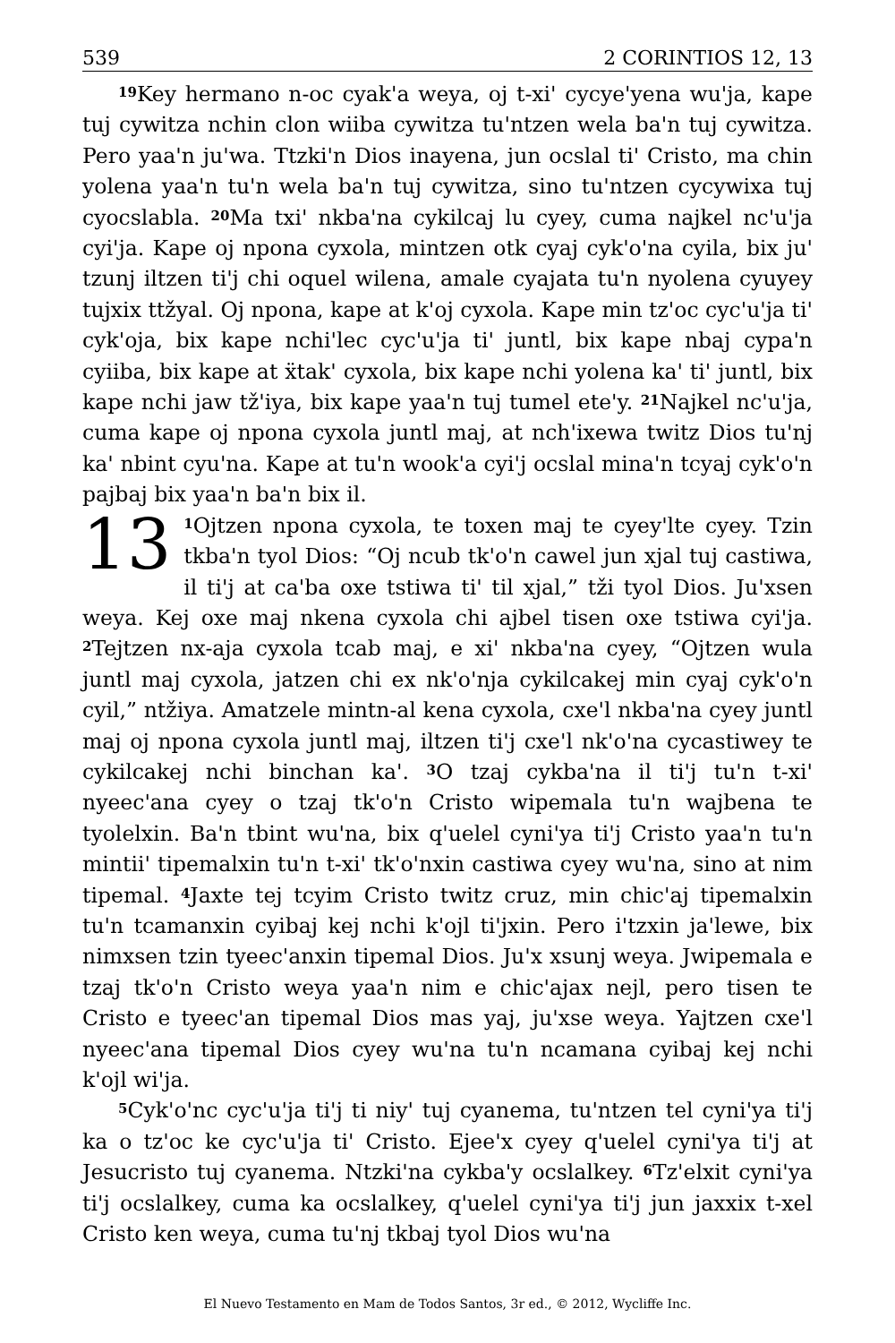539 2 CORINTIOS 12, 13
<sup>19</sup> Key hermano n-oc cyak'a weya, oj t-xi' cycye'yena wu'ja, kape tuj cywitza nchin clon wiiba cywitza tu'ntzen wela ba'n tuj cywitza. Pero yaa'n ju'wa. Ttzki'n Dios inayena, jun ocslal ti' Cristo, ma chin yolena yaa'n tu'n wela ba'n tuj cywitza, sino tu'ntzen cycywixa tuj cyocslabla. <sup>20</sup>Ma txi' nkba'na cykilcaj lu cyey, cuma najkel nc'u'ja cyi'ja. Kape oj npona cyxola, mintzen otk cyaj cyk'o'na cyila, bix ju' tzunj iltzen ti'j chi oquel wilena, amale cyajata tu'n nyolena cyuyey tujxix ttžyal. Oj npona, kape at k'oj cyxola. Kape min tz'oc cyc'u'ja ti' cyk'oja, bix kape nchi'lec cyc'u'ja ti' juntl, bix kape nbaj cypa'n cyiiba, bix kape at ẍtak' cyxola, bix kape nchi yolena ka' ti' juntl, bix kape nchi jaw tž'iya, bix kape yaa'n tuj tumel ete'y. <sup>21</sup>Najkel nc'u'ja, cuma kape oj npona cyxola juntl maj, at nch'ixewa twitz Dios tu'nj ka' nbint cyu'na. Kape at tu'n wook'a cyi'j ocslal mina'n tcyaj cyk'o'n pajbaj bix yaa'n ba'n bix il.
13<sup>1</sup>Ojtzen npona cyxola, te toxen maj te cyey'lte cyey. Tzin tkba'n tyol Dios: “Oj ncub tk'o'n cawel jun xjal tuj castiwa, il ti'j at ca'ba oxe tstiwa ti' til xjal,” tži tyol Dios. Ju'xsen weya. Kej oxe maj nkena cyxola chi ajbel tisen oxe tstiwa cyi'ja. <sup>2</sup>Tejtzen nx-aja cyxola tcab maj, e xi' nkba'na cyey, “Ojtzen wula juntl maj cyxola, jatzen chi ex nk'o'nja cykilcakej min cyaj cyk'o'n cyil,” ntžiya. Amatzele mintn-al kena cyxola, cxe'l nkba'na cyey juntl maj oj npona cyxola juntl maj, iltzen ti'j cxe'l nk'o'na cycastiwey te cykilcakej nchi binchan ka'. <sup>3</sup>O tzaj cykba'na il ti'j tu'n t-xi' nyeec'ana cyey o tzaj tk'o'n Cristo wipemala tu'n wajbena te tyolelxin. Ba'n tbint wu'na, bix q'uelel cyni'ya ti'j Cristo yaa'n tu'n mintii' tipemalxin tu'n t-xi' tk'o'nxin castiwa cyey wu'na, sino at nim tipemal. <sup>4</sup>Jaxte tej tcyim Cristo twitz cruz, min chic'aj tipemalxin tu'n tcamanxin cyibaj kej nchi k'ojl ti'jxin. Pero i'tzxin ja'lewe, bix nimxsen tzin tyeec'anxin tipemal Dios. Ju'x xsunj weya. Jwipemala e tzaj tk'o'n Cristo weya yaa'n nim e chic'ajax nejl, pero tisen te Cristo e tyeec'an tipemal Dios mas yaj, ju'xse weya. Yajtzen cxe'l nyeec'ana tipemal Dios cyey wu'na tu'n ncamana cyibaj kej nchi k'ojl wi'ja.
<sup>5</sup> Cyk'o'nc cyc'u'ja ti'j ti niy' tuj cyanema, tu'ntzen tel cyni'ya ti'j ka o tz'oc ke cyc'u'ja ti' Cristo. Ejee'x cyey q'uelel cyni'ya ti'j at Jesucristo tuj cyanema. Ntzki'na cykba'y ocslalkey. <sup>6</sup>Tz'elxit cyni'ya ti'j ocslalkey, cuma ka ocslalkey, q'uelel cyni'ya ti'j jun jaxxix t-xel Cristo ken weya, cuma tu'nj tkbaj tyol Dios wu'na
El Nuevo Testamento en Mam de Todos Santos, 3r ed., © 2012, Wycliffe Inc.